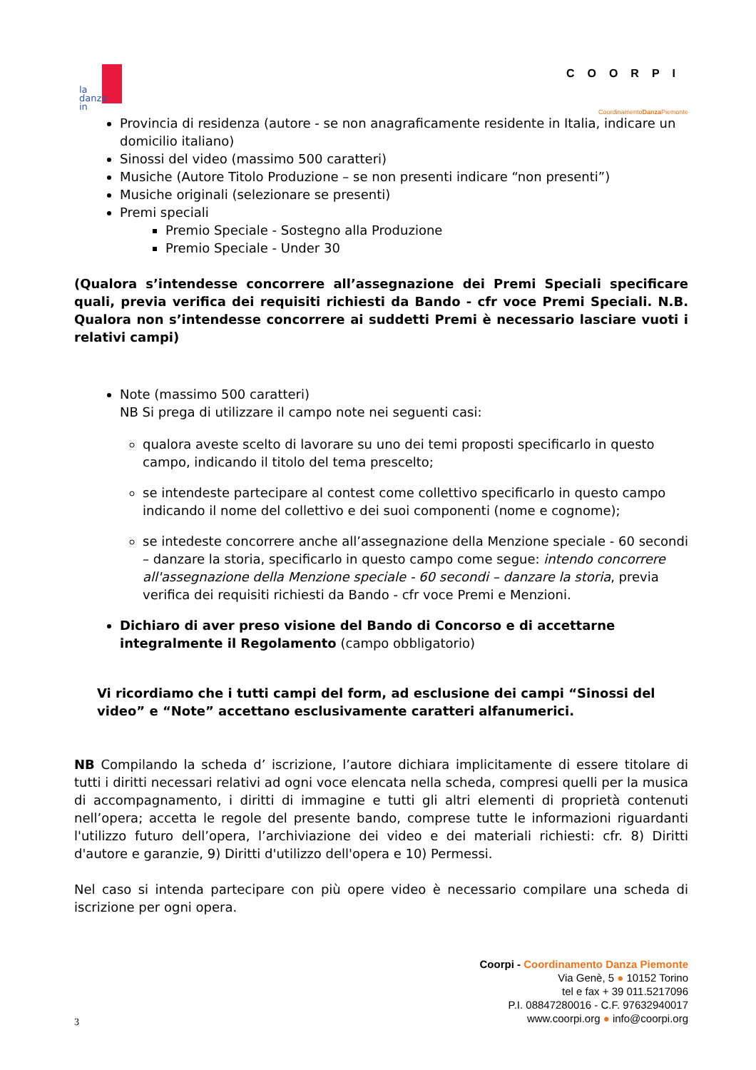la
danza
in
COORPI
CoordinamentoDanza Piemonte
Provincia di residenza (autore - se non anagraficamente residente in Italia, indicare un domicilio italiano)
Sinossi del video (massimo 500 caratteri)
Musiche (Autore Titolo Produzione – se non presenti indicare “non presenti”)
Musiche originali (selezionare se presenti)
Premi speciali
Premio Speciale - Sostegno alla Produzione
Premio Speciale - Under 30
(Qualora s’intendesse concorrere all’assegnazione dei Premi Speciali specificare quali, previa verifica dei requisiti richiesti da Bando - cfr voce Premi Speciali. N.B. Qualora non s’intendesse concorrere ai suddetti Premi è necessario lasciare vuoti i relativi campi)
Note (massimo 500 caratteri)
NB Si prega di utilizzare il campo note nei seguenti casi:
qualora aveste scelto di lavorare su uno dei temi proposti specificarlo in questo campo, indicando il titolo del tema prescelto;
se intendeste partecipare al contest come collettivo specificarlo in questo campo indicando il nome del collettivo e dei suoi componenti (nome e cognome);
se intedeste concorrere anche all’assegnazione della Menzione speciale - 60 secondi – danzare la storia, specificarlo in questo campo come segue: intendo concorrere all'assegnazione della Menzione speciale - 60 secondi – danzare la storia, previa verifica dei requisiti richiesti da Bando - cfr voce Premi e Menzioni.
Dichiaro di aver preso visione del Bando di Concorso e di accettarne integralmente il Regolamento (campo obbligatorio)
Vi ricordiamo che i tutti campi del form, ad esclusione dei campi “Sinossi del video” e “Note” accettano esclusivamente caratteri alfanumerici.
NB Compilando la scheda d’ iscrizione, l’autore dichiara implicitamente di essere titolare di tutti i diritti necessari relativi ad ogni voce elencata nella scheda, compresi quelli per la musica di accompagnamento, i diritti di immagine e tutti gli altri elementi di proprietà contenuti nell’opera; accetta le regole del presente bando, comprese tutte le informazioni riguardanti l'utilizzo futuro dell’opera, l’archiviazione dei video e dei materiali richiesti: cfr. 8) Diritti d'autore e garanzie, 9) Diritti d'utilizzo dell'opera e 10) Permessi.
Nel caso si intenda partecipare con più opere video è necessario compilare una scheda di iscrizione per ogni opera.
Coorpi - Coordinamento Danza Piemonte
Via Genè, 5 ● 10152 Torino
tel e fax + 39 011.5217096
P.I. 08847280016 - C.F. 97632940017
www.coorpi.org ● info@coorpi.org
3